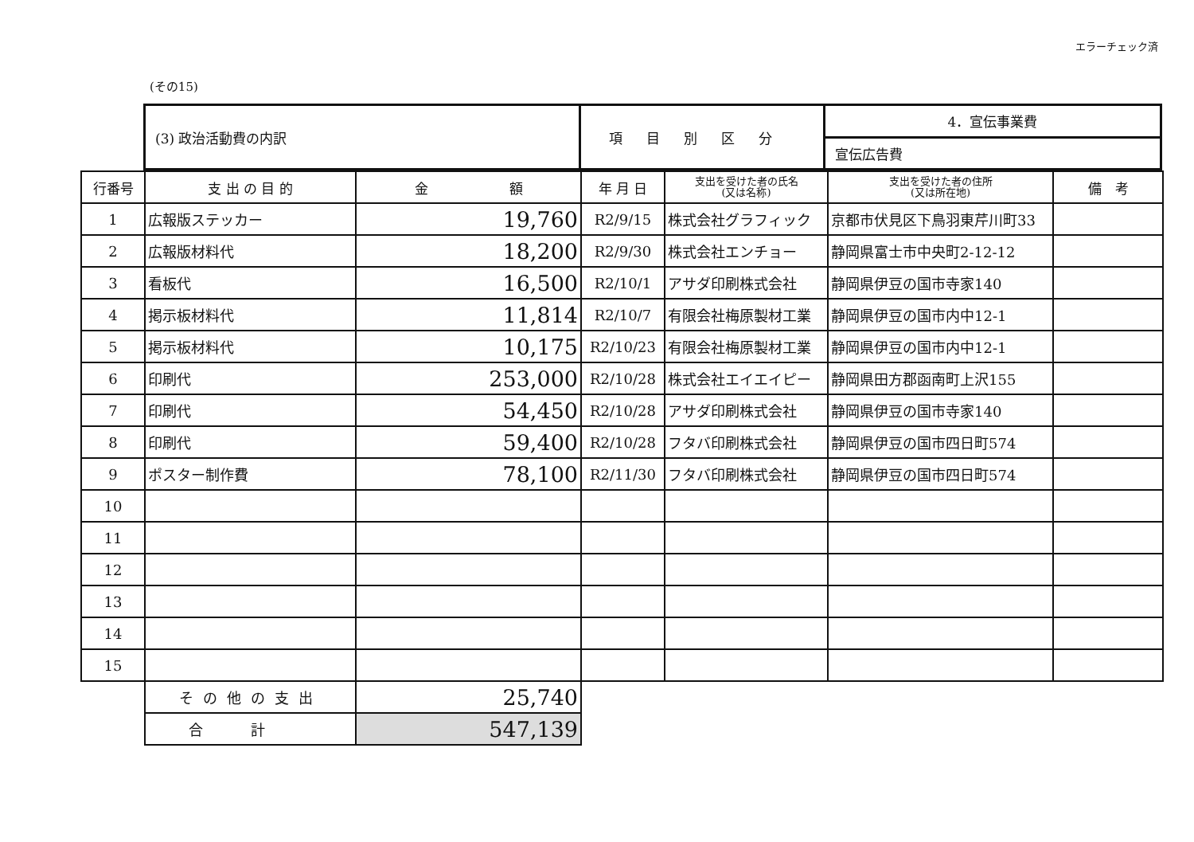エラーチェック済
(その15)
| (3) 政治活動費の内訳 | 項目別区分 | 4．宣伝事業費 |
| | | 宣伝広告費 |
| 行番号 | 支 出 の 目 的 | 金 額 | 年 月 日 | 支出を受けた者の氏名 (又は名称) | 支出を受けた者の住所 (又は所在地) | 備 考 |
| --- | --- | --- | --- | --- | --- | --- |
| 1 | 広報版ステッカー | 19,760 | R2/9/15 | 株式会社グラフィック | 京都市伏見区下鳥羽東芹川町33 | |
| 2 | 広報版材料代 | 18,200 | R2/9/30 | 株式会社エンチョー | 静岡県富士市中央町2-12-12 | |
| 3 | 看板代 | 16,500 | R2/10/1 | アサダ印刷株式会社 | 静岡県伊豆の国市寺家140 | |
| 4 | 掲示板材料代 | 11,814 | R2/10/7 | 有限会社梅原製材工業 | 静岡県伊豆の国市内中12-1 | |
| 5 | 掲示板材料代 | 10,175 | R2/10/23 | 有限会社梅原製材工業 | 静岡県伊豆の国市内中12-1 | |
| 6 | 印刷代 | 253,000 | R2/10/28 | 株式会社エイエイピー | 静岡県田方郡函南町上沢155 | |
| 7 | 印刷代 | 54,450 | R2/10/28 | アサダ印刷株式会社 | 静岡県伊豆の国市寺家140 | |
| 8 | 印刷代 | 59,400 | R2/10/28 | フタバ印刷株式会社 | 静岡県伊豆の国市四日町574 | |
| 9 | ポスター制作費 | 78,100 | R2/11/30 | フタバ印刷株式会社 | 静岡県伊豆の国市四日町574 | |
| 10 | | | | | | |
| 11 | | | | | | |
| 12 | | | | | | |
| 13 | | | | | | |
| 14 | | | | | | |
| 15 | | | | | | |
| | その他の支出 | 25,740 | | | | |
| | 合計 | 547,139 | | | | |